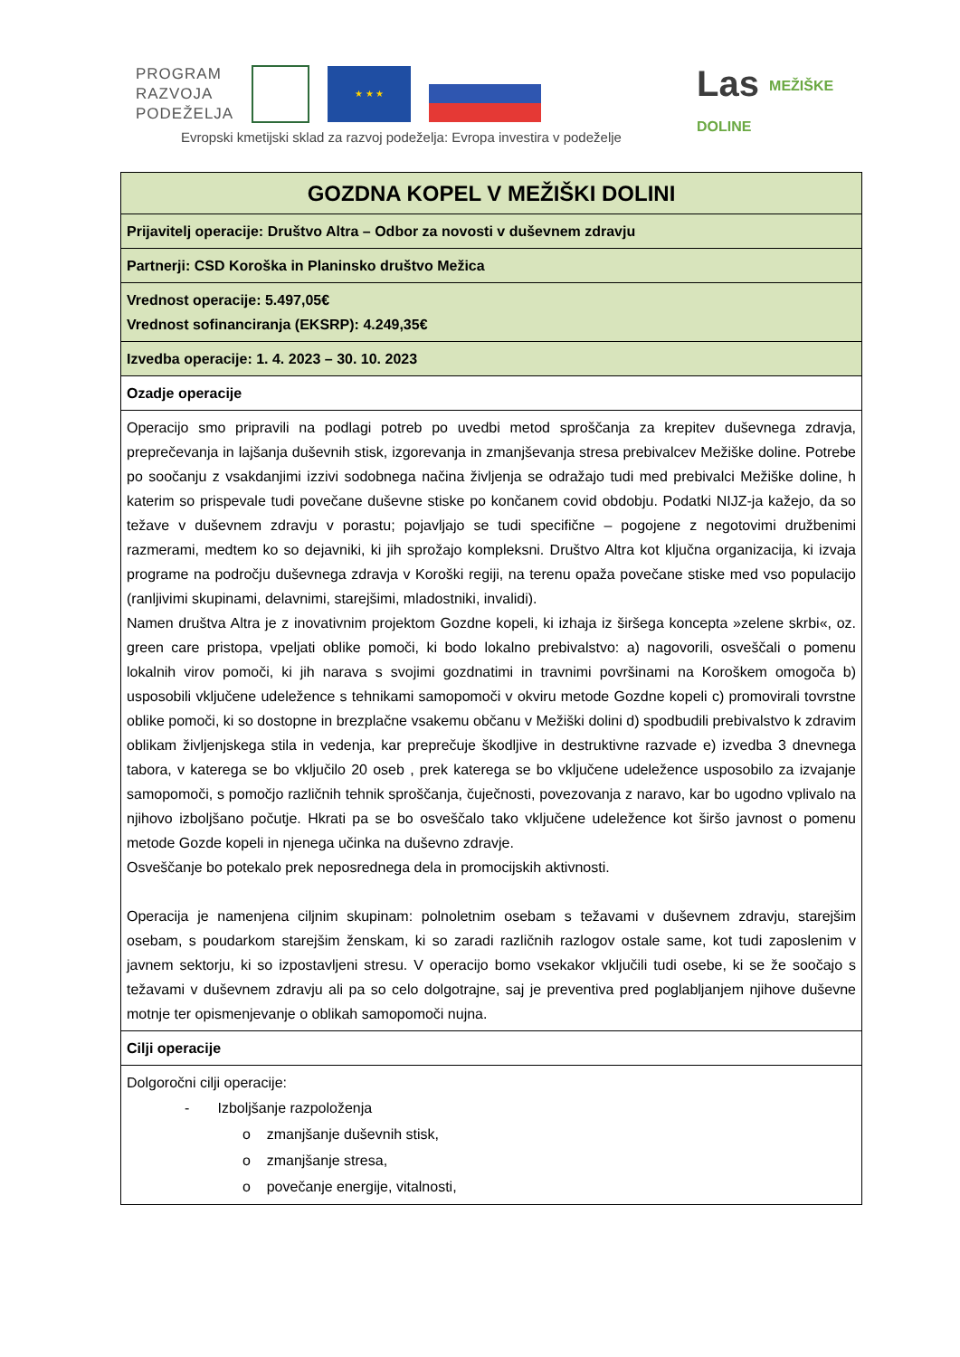PROGRAM
RAZVOJA
PODEŽELJA
★ ★ ★
Evropski kmetijski sklad za razvoj podeželja: Evropa investira v podeželje
Las MEŽIŠKE
DOLINE
| GOZDNA KOPEL V MEŽIŠKI DOLINI |
| Prijavitelj operacije: Društvo Altra – Odbor za novosti v duševnem zdravju |
| Partnerji: CSD Koroška in Planinsko društvo Mežica |
| Vrednost operacije: 5.497,05€ Vrednost sofinanciranja (EKSRP): 4.249,35€ |
| Izvedba operacije: 1. 4. 2023 – 30. 10. 2023 |
| Ozadje operacije |
| Operacijo smo pripravili na podlagi potreb po uvedbi metod sproščanja za krepitev duševnega zdravja, preprečevanja in lajšanja duševnih stisk, izgorevanja in zmanjševanja stresa prebivalcev Mežiške doline. Potrebe po soočanju z vsakdanjimi izzivi sodobnega načina življenja se odražajo tudi med prebivalci Mežiške doline, h katerim so prispevale tudi povečane duševne stiske po končanem covid obdobju. Podatki NIJZ-ja kažejo, da so težave v duševnem zdravju v porastu; pojavljajo se tudi specifične – pogojene z negotovimi družbenimi razmerami, medtem ko so dejavniki, ki jih sprožajo kompleksni. Društvo Altra kot ključna organizacija, ki izvaja programe na področju duševnega zdravja v Koroški regiji, na terenu opaža povečane stiske med vso populacijo (ranljivimi skupinami, delavnimi, starejšimi, mladostniki, invalidi). Namen društva Altra je z inovativnim projektom Gozdne kopeli, ki izhaja iz širšega koncepta »zelene skrbi«, oz. green care pristopa, vpeljati oblike pomoči, ki bodo lokalno prebivalstvo: a) nagovorili, osveščali o pomenu lokalnih virov pomoči, ki jih narava s svojimi gozdnatimi in travnimi površinami na Koroškem omogoča b) usposobili vključene udeležence s tehnikami samopomoči v okviru metode Gozdne kopeli c) promovirali tovrstne oblike pomoči, ki so dostopne in brezplačne vsakemu občanu v Mežiški dolini d) spodbudili prebivalstvo k zdravim oblikam življenjskega stila in vedenja, kar preprečuje škodljive in destruktivne razvade e) izvedba 3 dnevnega tabora, v katerega se bo vključilo 20 oseb , prek katerega se bo vključene udeležence usposobilo za izvajanje samopomoči, s pomočjo različnih tehnik sproščanja, čuječnosti, povezovanja z naravo, kar bo ugodno vplivalo na njihovo izboljšano počutje. Hkrati pa se bo osveščalo tako vključene udeležence kot širšo javnost o pomenu metode Gozde kopeli in njenega učinka na duševno zdravje. Osveščanje bo potekalo prek neposrednega dela in promocijskih aktivnosti. Operacija je namenjena ciljnim skupinam: polnoletnim osebam s težavami v duševnem zdravju, starejšim osebam, s poudarkom starejšim ženskam, ki so zaradi različnih razlogov ostale same, kot tudi zaposlenim v javnem sektorju, ki so izpostavljeni stresu. V operacijo bomo vsekakor vključili tudi osebe, ki se že soočajo s težavami v duševnem zdravju ali pa so celo dolgotrajne, saj je preventiva pred poglabljanjem njihove duševne motnje ter opismenjevanje o oblikah samopomoči nujna. |
| Cilji operacije |
| Dolgoročni cilji operacije: - Izboljšanje razpoloženja o zmanjšanje duševnih stisk, o zmanjšanje stresa, o povečanje energije, vitalnosti, |